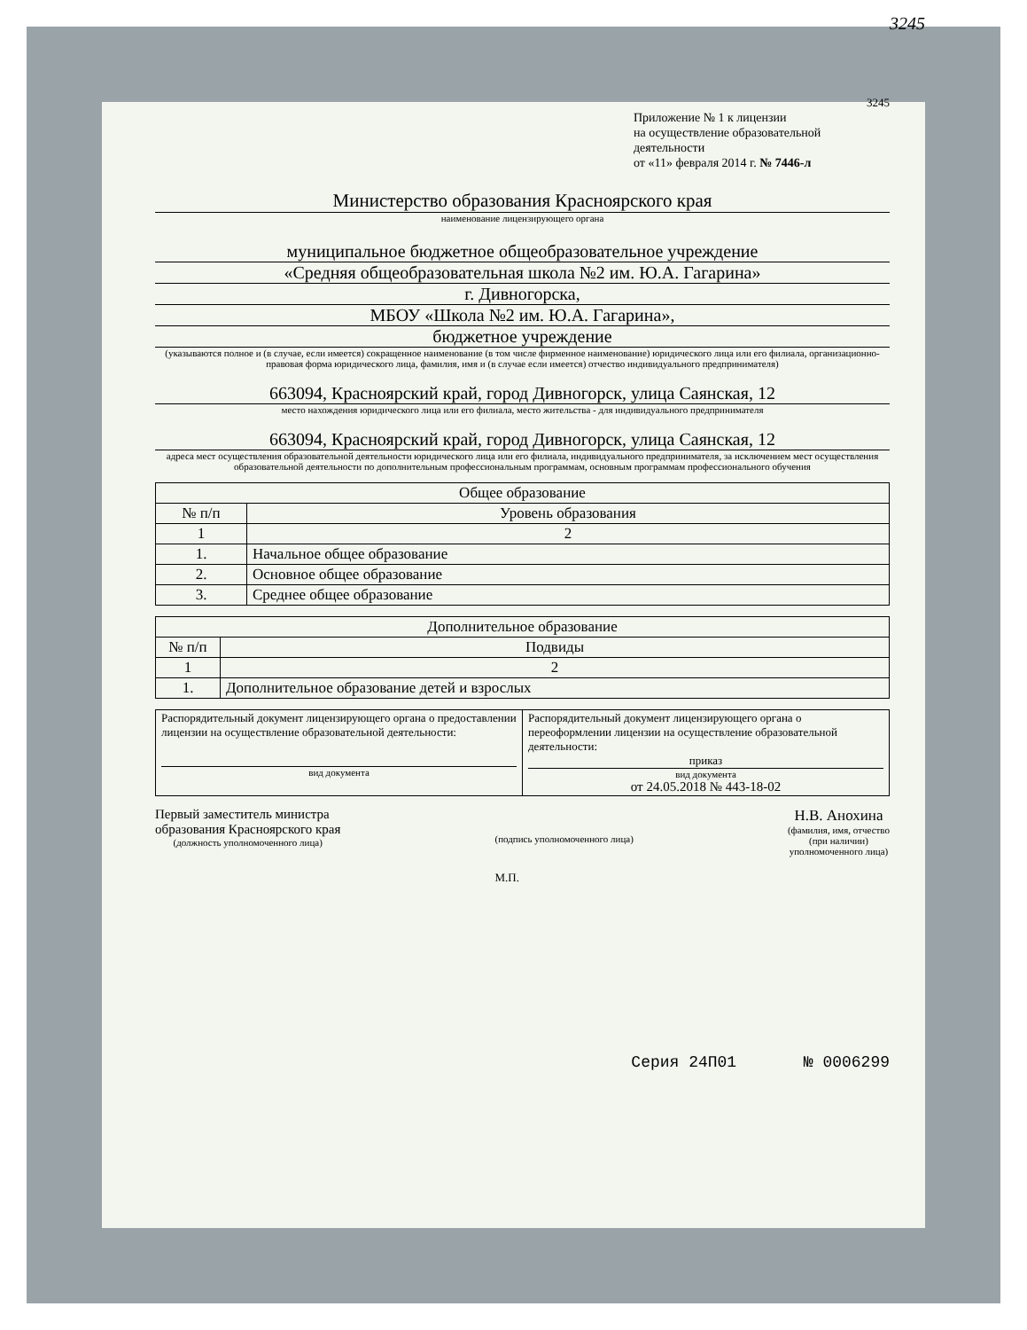3245
3245
Приложение № 1 к лицензии
на осуществление образовательной деятельности
от «11» февраля 2014 г. № 7446-л
Министерство образования Красноярского края
наименование лицензирующего органа
муниципальное бюджетное общеобразовательное учреждение
«Средняя общеобразовательная школа №2 им. Ю.А. Гагарина»
г. Дивногорска,
МБОУ «Школа №2 им. Ю.А. Гагарина»,
бюджетное учреждение
(указываются полное и (в случае, если имеется) сокращенное наименование (в том числе фирменное наименование) юридического лица или его филиала, организационно-правовая форма юридического лица, фамилия, имя и (в случае если имеется) отчество индивидуального предпринимателя)
663094, Красноярский край, город Дивногорск, улица Саянская, 12
место нахождения юридического лица или его филиала, место жительства - для индивидуального предпринимателя
663094, Красноярский край, город Дивногорск, улица Саянская, 12
адреса мест осуществления образовательной деятельности юридического лица или его филиала, индивидуального предпринимателя, за исключением мест осуществления образовательной деятельности по дополнительным профессиональным программам, основным программам профессионального обучения
| Общее образование | |
| --- | --- |
| № п/п | Уровень образования |
| 1 | 2 |
| 1. | Начальное общее образование |
| 2. | Основное общее образование |
| 3. | Среднее общее образование |
| Дополнительное образование | |
| --- | --- |
| № п/п | Подвиды |
| 1 | 2 |
| 1. | Дополнительное образование детей и взрослых |
| Распорядительный документ лицензирующего органа о предоставлении лицензии на осуществление образовательной деятельности: вид документа | Распорядительный документ лицензирующего органа о переоформлении лицензии на осуществление образовательной деятельности: приказ вид документа от 24.05.2018 № 443-18-02 |
Первый заместитель министра
образования Красноярского края
(должность уполномоченного лица)
(подпись уполномоченного лица)
М.П.
Н.В. Анохина
(фамилия, имя, отчество
(при наличии)
уполномоченного лица)
Серия 24П01 № 0006299